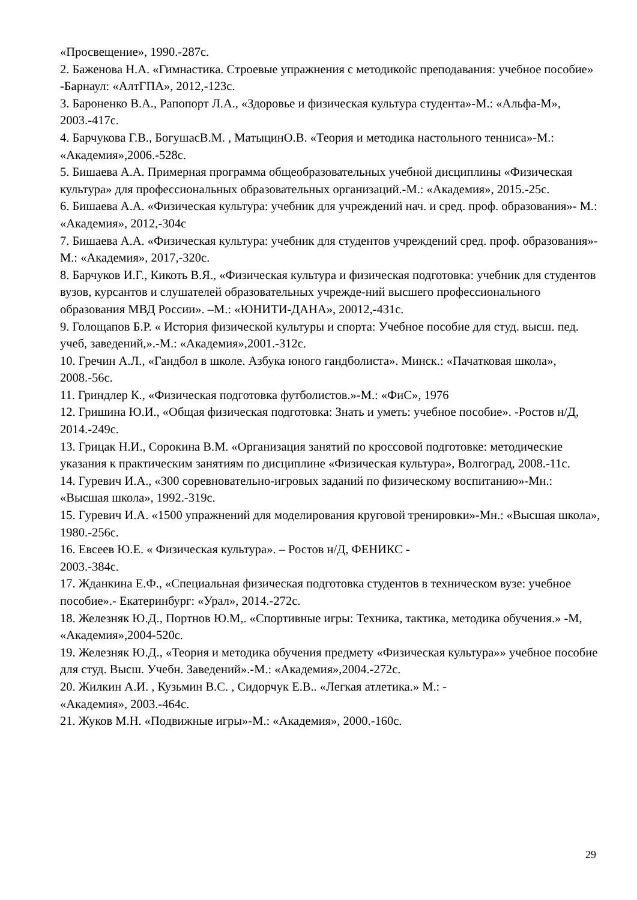«Просвещение», 1990.-287с.
2. Баженова Н.А. «Гимнастика. Строевые упражнения с методикойс преподавания: учебное пособие» -Барнаул: «АлтГПА», 2012,-123с.
3. Бароненко В.А., Рапопорт Л.А., «Здоровье и физическая культура студента»-М.: «Альфа-М», 2003.-417с.
4. Барчукова Г.В., БогушасВ.М. , МатыцинО.В. «Теория и методика настольного тенниса»-М.: «Академия»,2006.-528с.
5. Бишаева А.А. Примерная программа общеобразовательных учебной дисциплины «Физическая культура» для профессиональных образовательных организаций.-М.: «Академия», 2015.-25с.
6. Бишаева А.А. «Физическая культура: учебник для учреждений нач. и сред. проф. образования»- М.: «Академия», 2012,-304с
7. Бишаева А.А. «Физическая культура: учебник для студентов учреждений сред. проф. образования»- М.: «Академия», 2017,-320с.
8. Барчуков И.Г., Кикоть В.Я., «Физическая культура и физическая подготовка: учебник для студентов вузов, курсантов и слушателей образовательных учрежде-ний высшего профессионального образования МВД России». –М.: «ЮНИТИ-ДАНА», 20012,-431с.
9. Голощапов Б.Р. « История физической культуры и спорта: Учебное пособие для студ. высш. пед. учеб, заведений,».-М.: «Академия»,2001.-312с.
10. Гречин А.Л., «Гандбол в школе. Азбука юного гандболиста». Минск.: «Пачатковая школа», 2008.-56с.
11. Гриндлер К., «Физическая подготовка футболистов.»-М.: «ФиС», 1976
12. Гришина Ю.И., «Общая физическая подготовка: Знать и уметь: учебное пособие». -Ростов н/Д, 2014.-249с.
13. Грицак Н.И., Сорокина В.М. «Организация занятий по кроссовой подготовке: методические указания к практическим занятиям по дисциплине «Физическая культура», Волгоград, 2008.-11с.
14. Гуревич И.А., «300 соревновательно-игровых заданий по физическому воспитанию»-Мн.: «Высшая школа», 1992.-319с.
15. Гуревич И.А. «1500 упражнений для моделирования круговой тренировки»-Мн.: «Высшая школа», 1980.-256с.
16. Евсеев Ю.Е. « Физическая культура». – Ростов н/Д, ФЕНИКС -
2003.-384с.
17. Жданкина Е.Ф., «Специальная физическая подготовка студентов в техническом вузе: учебное пособие».- Екатеринбург: «Урал», 2014.-272с.
18. Железняк Ю.Д., Портнов Ю.М,. «Спортивные игры: Техника, тактика, методика обучения.» -М, «Академия»,2004-520с.
19. Железняк Ю.Д., «Теория и методика обучения предмету «Физическая культура»» учебное пособие для студ. Высш. Учебн. Заведений».-М.: «Академия»,2004.-272с.
20. Жилкин А.И. , Кузьмин В.С. , Сидорчук Е.В.. «Легкая атлетика.» М.: -
«Академия», 2003.-464с.
21. Жуков М.Н. «Подвижные игры»-М.: «Академия», 2000.-160с.
29